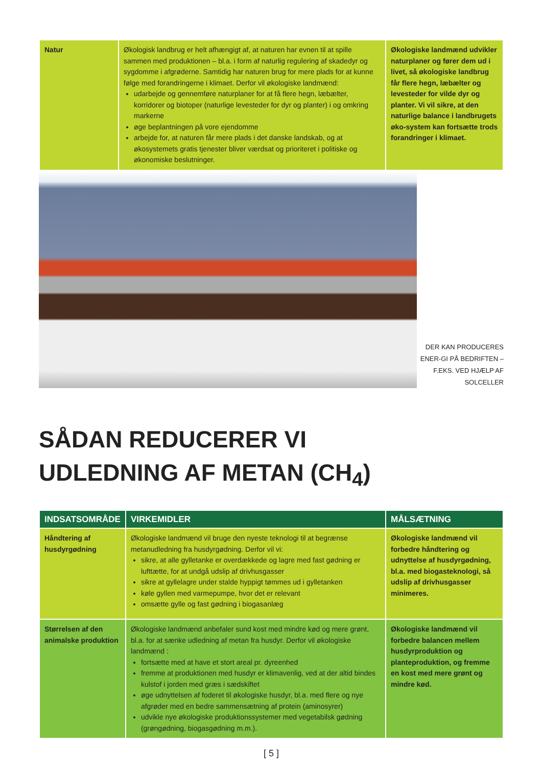| Natur | Økologisk landbrug er helt afhængigt af, at naturen har evnen til at spille sammen med produktionen – bl.a. i form af naturlig regulering af skadedyr og sygdomme i afgrøderne. Samtidig har naturen brug for mere plads for at kunne følge med forandringerne i klimaet. Derfor vil økologiske landmænd: udarbejde og gennemføre naturplaner for at få flere hegn, læbælter, korridorer og biotoper (naturlige levesteder for dyr og planter) i og omkring markerne øge beplantningen på vore ejendomme arbejde for, at naturen får mere plads i det danske landskab, og at økosystemets gratis tjenester bliver værdsat og prioriteret i politiske og økonomiske beslutninger. | Økologiske landmænd udvikler naturplaner og fører dem ud i livet, så økologiske landbrug får flere hegn, læbælter og levesteder for vilde dyr og planter. Vi vil sikre, at den naturlige balance i landbrugets øko-system kan fortsætte trods forandringer i klimaet. |
DER KAN PRODUCERES ENER-GI PÅ BEDRIFTEN – F.EKS. VED HJÆLP AF SOLCELLER
SÅDAN REDUCERER VI
UDLEDNING AF METAN (CH<sub>4</sub>)
| INDSATSOMRÅDE | VIRKEMIDLER | MÅLSÆTNING |
| --- | --- | --- |
| Håndtering af husdyrgødning | Økologiske landmænd vil bruge den nyeste teknologi til at begrænse metanudledning fra husdyrgødning. Derfor vil vi: sikre, at alle gylletanke er overdækkede og lagre med fast gødning er lufttætte, for at undgå udslip af drivhusgasser sikre at gyllelagre under stalde hyppigt tømmes ud i gylletanken køle gyllen med varmepumpe, hvor det er relevant omsætte gylle og fast gødning i biogasanlæg | Økologiske landmænd vil forbedre håndtering og udnyttelse af husdyrgødning, bl.a. med biogasteknologi, så udslip af drivhusgasser minimeres. |
| Størrelsen af den animalske produktion | Økologiske landmænd anbefaler sund kost med mindre kød og mere grønt, bl.a. for at sænke udledning af metan fra husdyr. Derfor vil økologiske landmænd : fortsætte med at have et stort areal pr. dyreenhed fremme at produktionen med husdyr er klimavenlig, ved at der altid bindes kulstof i jorden med græs i sædskiftet øge udnyttelsen af foderet til økologiske husdyr, bl.a. med flere og nye afgrøder med en bedre sammensætning af protein (aminosyrer) udvikle nye økologiske produktionssystemer med vegetabilsk gødning (grøngødning, biogasgødning m.m.). | Økologiske landmænd vil forbedre balancen mellem husdyrproduktion og planteproduktion, og fremme en kost med mere grønt og mindre kød. |
[ 5 ]